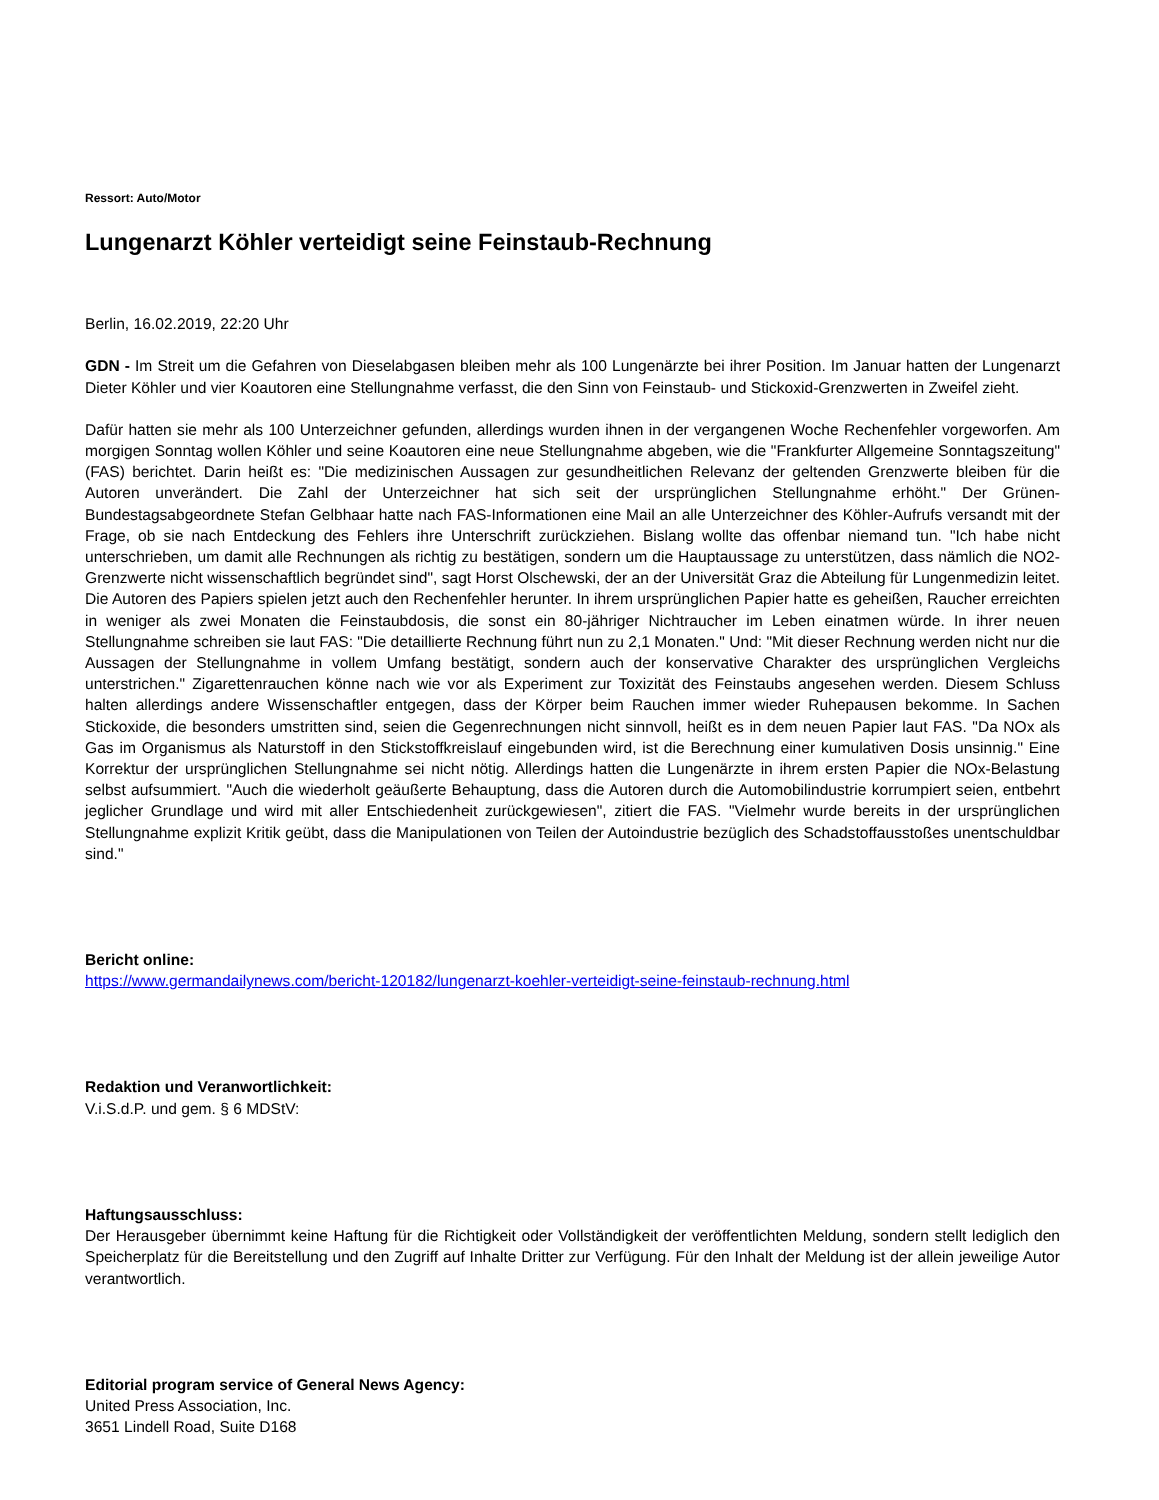Ressort: Auto/Motor
Lungenarzt Köhler verteidigt seine Feinstaub-Rechnung
Berlin, 16.02.2019, 22:20 Uhr
GDN - Im Streit um die Gefahren von Dieselabgasen bleiben mehr als 100 Lungenärzte bei ihrer Position. Im Januar hatten der Lungenarzt Dieter Köhler und vier Koautoren eine Stellungnahme verfasst, die den Sinn von Feinstaub- und Stickoxid-Grenzwerten in Zweifel zieht.
Dafür hatten sie mehr als 100 Unterzeichner gefunden, allerdings wurden ihnen in der vergangenen Woche Rechenfehler vorgeworfen. Am morgigen Sonntag wollen Köhler und seine Koautoren eine neue Stellungnahme abgeben, wie die "Frankfurter Allgemeine Sonntagszeitung" (FAS) berichtet. Darin heißt es: "Die medizinischen Aussagen zur gesundheitlichen Relevanz der geltenden Grenzwerte bleiben für die Autoren unverändert. Die Zahl der Unterzeichner hat sich seit der ursprünglichen Stellungnahme erhöht." Der Grünen-Bundestagsabgeordnete Stefan Gelbhaar hatte nach FAS-Informationen eine Mail an alle Unterzeichner des Köhler-Aufrufs versandt mit der Frage, ob sie nach Entdeckung des Fehlers ihre Unterschrift zurückziehen. Bislang wollte das offenbar niemand tun. "Ich habe nicht unterschrieben, um damit alle Rechnungen als richtig zu bestätigen, sondern um die Hauptaussage zu unterstützen, dass nämlich die NO2-Grenzwerte nicht wissenschaftlich begründet sind", sagt Horst Olschewski, der an der Universität Graz die Abteilung für Lungenmedizin leitet. Die Autoren des Papiers spielen jetzt auch den Rechenfehler herunter. In ihrem ursprünglichen Papier hatte es geheißen, Raucher erreichten in weniger als zwei Monaten die Feinstaubdosis, die sonst ein 80-jähriger Nichtraucher im Leben einatmen würde. In ihrer neuen Stellungnahme schreiben sie laut FAS: "Die detaillierte Rechnung führt nun zu 2,1 Monaten." Und: "Mit dieser Rechnung werden nicht nur die Aussagen der Stellungnahme in vollem Umfang bestätigt, sondern auch der konservative Charakter des ursprünglichen Vergleichs unterstrichen." Zigarettenrauchen könne nach wie vor als Experiment zur Toxizität des Feinstaubs angesehen werden. Diesem Schluss halten allerdings andere Wissenschaftler entgegen, dass der Körper beim Rauchen immer wieder Ruhepausen bekomme. In Sachen Stickoxide, die besonders umstritten sind, seien die Gegenrechnungen nicht sinnvoll, heißt es in dem neuen Papier laut FAS. "Da NOx als Gas im Organismus als Naturstoff in den Stickstoffkreislauf eingebunden wird, ist die Berechnung einer kumulativen Dosis unsinnig." Eine Korrektur der ursprünglichen Stellungnahme sei nicht nötig. Allerdings hatten die Lungenärzte in ihrem ersten Papier die NOx-Belastung selbst aufsummiert. "Auch die wiederholt geäußerte Behauptung, dass die Autoren durch die Automobilindustrie korrumpiert seien, entbehrt jeglicher Grundlage und wird mit aller Entschiedenheit zurückgewiesen", zitiert die FAS. "Vielmehr wurde bereits in der ursprünglichen Stellungnahme explizit Kritik geübt, dass die Manipulationen von Teilen der Autoindustrie bezüglich des Schadstoffausstoßes unentschuldbar sind."
Bericht online:
https://www.germandailynews.com/bericht-120182/lungenarzt-koehler-verteidigt-seine-feinstaub-rechnung.html
Redaktion und Veranwortlichkeit:
V.i.S.d.P. und gem. § 6 MDStV:
Haftungsausschluss:
Der Herausgeber übernimmt keine Haftung für die Richtigkeit oder Vollständigkeit der veröffentlichten Meldung, sondern stellt lediglich den Speicherplatz für die Bereitstellung und den Zugriff auf Inhalte Dritter zur Verfügung. Für den Inhalt der Meldung ist der allein jeweilige Autor verantwortlich.
Editorial program service of General News Agency:
United Press Association, Inc.
3651 Lindell Road, Suite D168